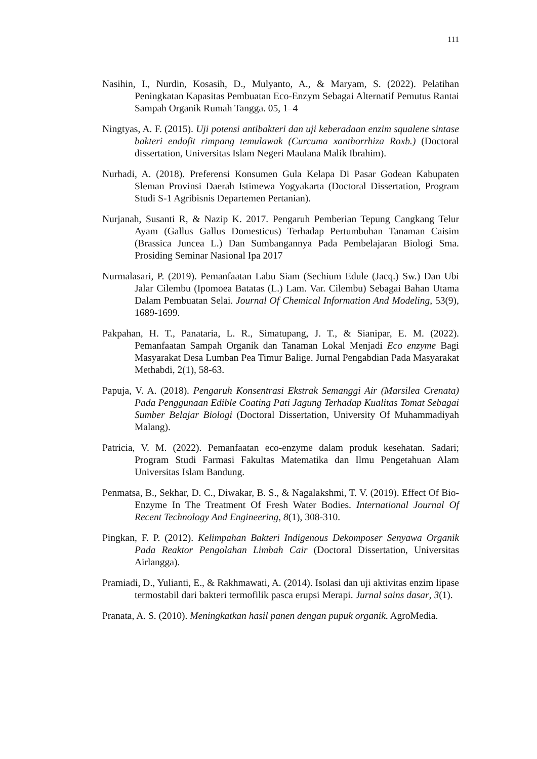111
Nasihin, I., Nurdin, Kosasih, D., Mulyanto, A., & Maryam, S. (2022). Pelatihan Peningkatan Kapasitas Pembuatan Eco-Enzym Sebagai Alternatif Pemutus Rantai Sampah Organik Rumah Tangga. 05, 1–4
Ningtyas, A. F. (2015). Uji potensi antibakteri dan uji keberadaan enzim squalene sintase bakteri endofit rimpang temulawak (Curcuma xanthorrhiza Roxb.) (Doctoral dissertation, Universitas Islam Negeri Maulana Malik Ibrahim).
Nurhadi, A. (2018). Preferensi Konsumen Gula Kelapa Di Pasar Godean Kabupaten Sleman Provinsi Daerah Istimewa Yogyakarta (Doctoral Dissertation, Program Studi S-1 Agribisnis Departemen Pertanian).
Nurjanah, Susanti R, & Nazip K. 2017. Pengaruh Pemberian Tepung Cangkang Telur Ayam (Gallus Gallus Domesticus) Terhadap Pertumbuhan Tanaman Caisim (Brassica Juncea L.) Dan Sumbangannya Pada Pembelajaran Biologi Sma. Prosiding Seminar Nasional Ipa 2017
Nurmalasari, P. (2019). Pemanfaatan Labu Siam (Sechium Edule (Jacq.) Sw.) Dan Ubi Jalar Cilembu (Ipomoea Batatas (L.) Lam. Var. Cilembu) Sebagai Bahan Utama Dalam Pembuatan Selai. Journal Of Chemical Information And Modeling, 53(9), 1689-1699.
Pakpahan, H. T., Panataria, L. R., Simatupang, J. T., & Sianipar, E. M. (2022). Pemanfaatan Sampah Organik dan Tanaman Lokal Menjadi Eco enzyme Bagi Masyarakat Desa Lumban Pea Timur Balige. Jurnal Pengabdian Pada Masyarakat Methabdi, 2(1), 58-63.
Papuja, V. A. (2018). Pengaruh Konsentrasi Ekstrak Semanggi Air (Marsilea Crenata) Pada Penggunaan Edible Coating Pati Jagung Terhadap Kualitas Tomat Sebagai Sumber Belajar Biologi (Doctoral Dissertation, University Of Muhammadiyah Malang).
Patricia, V. M. (2022). Pemanfaatan eco-enzyme dalam produk kesehatan. Sadari; Program Studi Farmasi Fakultas Matematika dan Ilmu Pengetahuan Alam Universitas Islam Bandung.
Penmatsa, B., Sekhar, D. C., Diwakar, B. S., & Nagalakshmi, T. V. (2019). Effect Of Bio-Enzyme In The Treatment Of Fresh Water Bodies. International Journal Of Recent Technology And Engineering, 8(1), 308-310.
Pingkan, F. P. (2012). Kelimpahan Bakteri Indigenous Dekomposer Senyawa Organik Pada Reaktor Pengolahan Limbah Cair (Doctoral Dissertation, Universitas Airlangga).
Pramiadi, D., Yulianti, E., & Rakhmawati, A. (2014). Isolasi dan uji aktivitas enzim lipase termostabil dari bakteri termofilik pasca erupsi Merapi. Jurnal sains dasar, 3(1).
Pranata, A. S. (2010). Meningkatkan hasil panen dengan pupuk organik. AgroMedia.